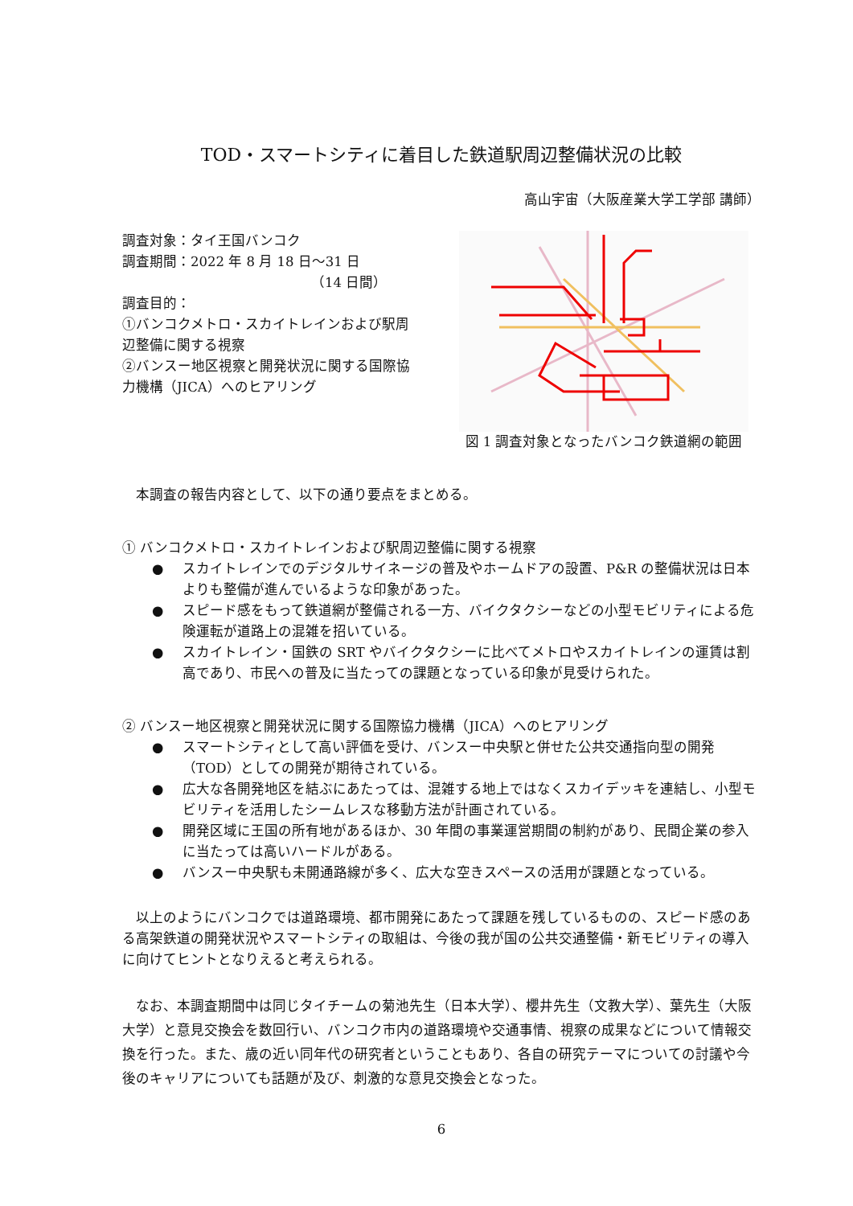TOD・スマートシティに着目した鉄道駅周辺整備状況の比較
高山宇宙（大阪産業大学工学部 講師）
調査対象：タイ王国バンコク
調査期間：2022 年 8 月 18 日〜31 日
（14 日間）
調査目的：
①バンコクメトロ・スカイトレインおよび駅周辺整備に関する視察
②バンスー地区視察と開発状況に関する国際協力機構（JICA）へのヒアリング
図 1 調査対象となったバンコク鉄道網の範囲
本調査の報告内容として、以下の通り要点をまとめる。
① バンコクメトロ・スカイトレインおよび駅周辺整備に関する視察
● スカイトレインでのデジタルサイネージの普及やホームドアの設置、P&R の整備状況は日本よりも整備が進んでいるような印象があった。
● スピード感をもって鉄道網が整備される一方、バイクタクシーなどの小型モビリティによる危険運転が道路上の混雑を招いている。
● スカイトレイン・国鉄の SRT やバイクタクシーに比べてメトロやスカイトレインの運賃は割高であり、市民への普及に当たっての課題となっている印象が見受けられた。
② バンスー地区視察と開発状況に関する国際協力機構（JICA）へのヒアリング
● スマートシティとして高い評価を受け、バンスー中央駅と併せた公共交通指向型の開発（TOD）としての開発が期待されている。
● 広大な各開発地区を結ぶにあたっては、混雑する地上ではなくスカイデッキを連結し、小型モビリティを活用したシームレスな移動方法が計画されている。
● 開発区域に王国の所有地があるほか、30 年間の事業運営期間の制約があり、民間企業の参入に当たっては高いハードルがある。
● バンスー中央駅も未開通路線が多く、広大な空きスペースの活用が課題となっている。
以上のようにバンコクでは道路環境、都市開発にあたって課題を残しているものの、スピード感のある高架鉄道の開発状況やスマートシティの取組は、今後の我が国の公共交通整備・新モビリティの導入に向けてヒントとなりえると考えられる。
なお、本調査期間中は同じタイチームの菊池先生（日本大学）、櫻井先生（文教大学）、葉先生（大阪大学）と意見交換会を数回行い、バンコク市内の道路環境や交通事情、視察の成果などについて情報交換を行った。また、歳の近い同年代の研究者ということもあり、各自の研究テーマについての討議や今後のキャリアについても話題が及び、刺激的な意見交換会となった。
6